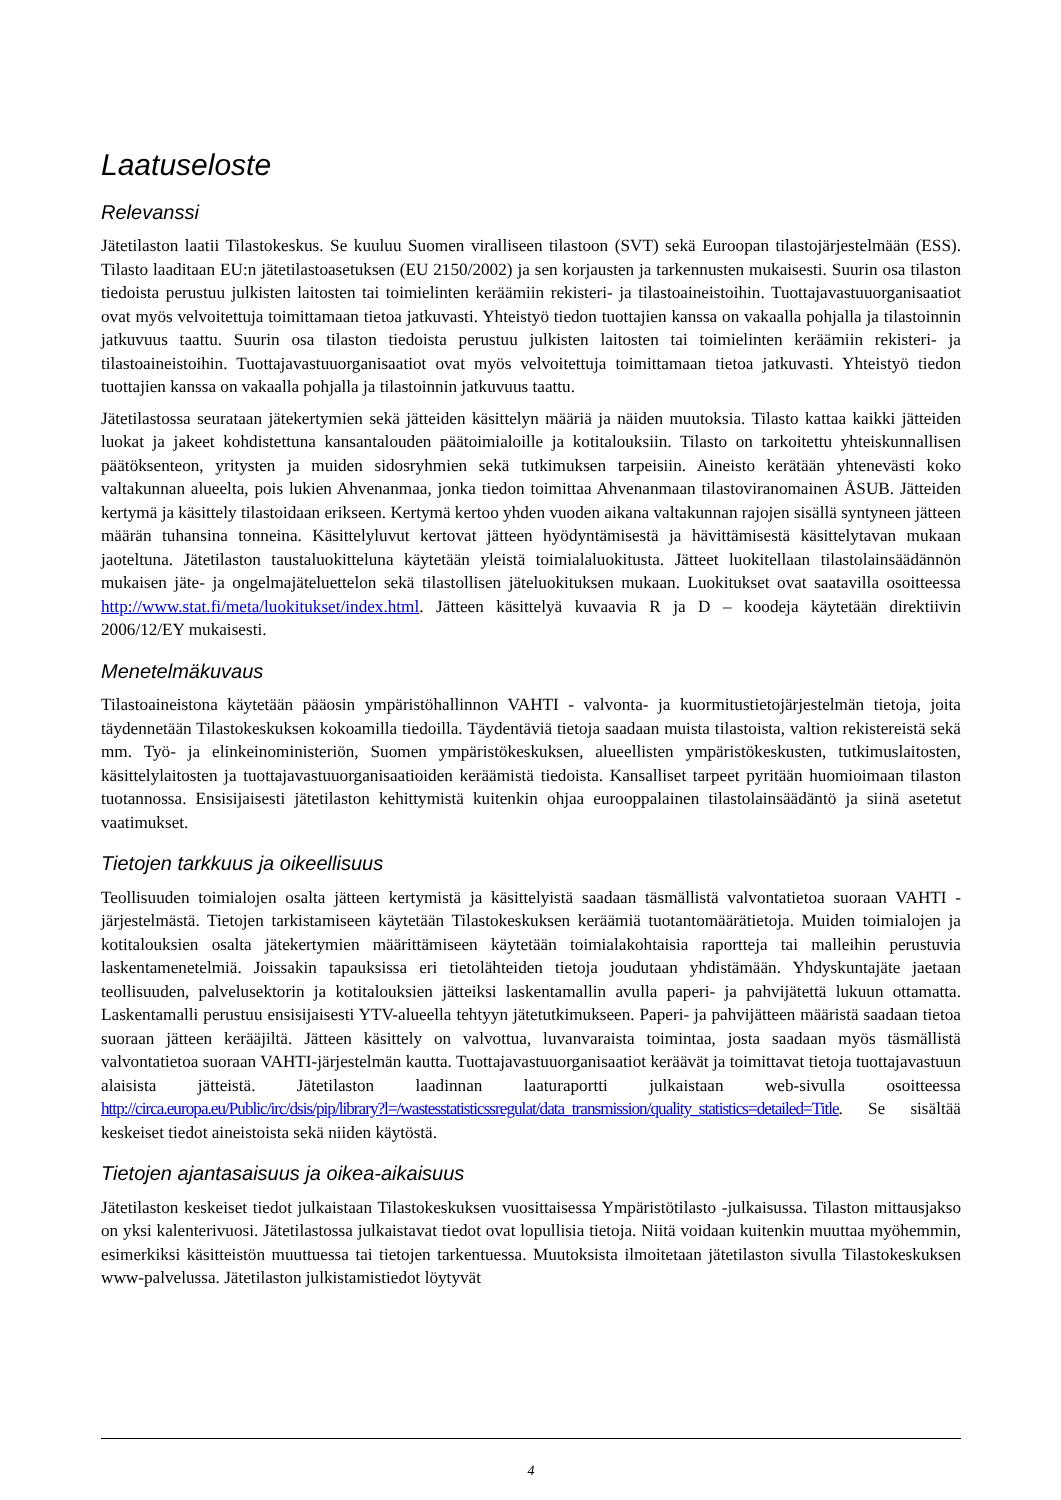Laatuseloste
Relevanssi
Jätetilaston laatii Tilastokeskus. Se kuuluu Suomen viralliseen tilastoon (SVT) sekä Euroopan tilastojärjestelmään (ESS). Tilasto laaditaan EU:n jätetilastoasetuksen (EU 2150/2002) ja sen korjausten ja tarkennusten mukaisesti. Suurin osa tilaston tiedoista perustuu julkisten laitosten tai toimielinten keräämiin rekisteri- ja tilastoaineistoihin. Tuottajavastuuorganisaatiot ovat myös velvoitettuja toimittamaan tietoa jatkuvasti. Yhteistyö tiedon tuottajien kanssa on vakaalla pohjalla ja tilastoinnin jatkuvuus taattu. Suurin osa tilaston tiedoista perustuu julkisten laitosten tai toimielinten keräämiin rekisteri- ja tilastoaineistoihin. Tuottajavastuuorganisaatiot ovat myös velvoitettuja toimittamaan tietoa jatkuvasti. Yhteistyö tiedon tuottajien kanssa on vakaalla pohjalla ja tilastoinnin jatkuvuus taattu.
Jätetilastossa seurataan jätekertymien sekä jätteiden käsittelyn määriä ja näiden muutoksia. Tilasto kattaa kaikki jätteiden luokat ja jakeet kohdistettuna kansantalouden päätoimialoille ja kotitalouksiin. Tilasto on tarkoitettu yhteiskunnallisen päätöksenteon, yritysten ja muiden sidosryhmien sekä tutkimuksen tarpeisiin. Aineisto kerätään yhtenevästi koko valtakunnan alueelta, pois lukien Ahvenanmaa, jonka tiedon toimittaa Ahvenanmaan tilastoviranomainen ÅSUB. Jätteiden kertymä ja käsittely tilastoidaan erikseen. Kertymä kertoo yhden vuoden aikana valtakunnan rajojen sisällä syntyneen jätteen määrän tuhansina tonneina. Käsittelyluvut kertovat jätteen hyödyntämisestä ja hävittämisestä käsittelytavan mukaan jaoteltuna. Jätetilaston taustaluokitteluna käytetään yleistä toimialaluokitusta. Jätteet luokitellaan tilastolainsäädännön mukaisen jäte- ja ongelmajäteluettelon sekä tilastollisen jäteluokituksen mukaan. Luokitukset ovat saatavilla osoitteessa http://www.stat.fi/meta/luokitukset/index.html. Jätteen käsittelyä kuvaavia R ja D – koodeja käytetään direktiivin 2006/12/EY mukaisesti.
Menetelmäkuvaus
Tilastoaineistona käytetään pääosin ympäristöhallinnon VAHTI - valvonta- ja kuormitustietojärjestelmän tietoja, joita täydennetään Tilastokeskuksen kokoamilla tiedoilla. Täydentäviä tietoja saadaan muista tilastoista, valtion rekistereistä sekä mm. Työ- ja elinkeinoministeriön, Suomen ympäristökeskuksen, alueellisten ympäristökeskusten, tutkimuslaitosten, käsittelylaitosten ja tuottajavastuuorganisaatioiden keräämistä tiedoista. Kansalliset tarpeet pyritään huomioimaan tilaston tuotannossa. Ensisijaisesti jätetilaston kehittymistä kuitenkin ohjaa eurooppalainen tilastolainsäädäntö ja siinä asetetut vaatimukset.
Tietojen tarkkuus ja oikeellisuus
Teollisuuden toimialojen osalta jätteen kertymistä ja käsittelyistä saadaan täsmällistä valvontatietoa suoraan VAHTI -järjestelmästä. Tietojen tarkistamiseen käytetään Tilastokeskuksen keräämiä tuotantomäärätietoja. Muiden toimialojen ja kotitalouksien osalta jätekertymien määrittämiseen käytetään toimialakohtaisia raportteja tai malleihin perustuvia laskentamenetelmiä. Joissakin tapauksissa eri tietolähteiden tietoja joudutaan yhdistämään. Yhdyskuntajäte jaetaan teollisuuden, palvelusektorin ja kotitalouksien jätteiksi laskentamallin avulla paperi- ja pahvijätettä lukuun ottamatta. Laskentamalli perustuu ensisijaisesti YTV-alueella tehtyyn jätetutkimukseen. Paperi- ja pahvijätteen määristä saadaan tietoa suoraan jätteen kerääjiltä. Jätteen käsittely on valvottua, luvanvaraista toimintaa, josta saadaan myös täsmällistä valvontatietoa suoraan VAHTI-järjestelmän kautta. Tuottajavastuuorganisaatiot keräävät ja toimittavat tietoja tuottajavastuun alaisista jätteistä. Jätetilaston laadinnan laaturaportti julkaistaan web-sivulla osoitteessa http://circa.europa.eu/Public/irc/dsis/pip/library?l=/wastesstatisticssregulat/data_transmission/quality_statistics=detailed=Title. Se sisältää keskeiset tiedot aineistoista sekä niiden käytöstä.
Tietojen ajantasaisuus ja oikea-aikaisuus
Jätetilaston keskeiset tiedot julkaistaan Tilastokeskuksen vuosittaisessa Ympäristötilasto -julkaisussa. Tilaston mittausjakso on yksi kalenterivuosi. Jätetilastossa julkaistavat tiedot ovat lopullisia tietoja. Niitä voidaan kuitenkin muuttaa myöhemmin, esimerkiksi käsitteistön muuttuessa tai tietojen tarkentuessa. Muutoksista ilmoitetaan jätetilaston sivulla Tilastokeskuksen www-palvelussa. Jätetilaston julkistamistiedot löytyvät
4